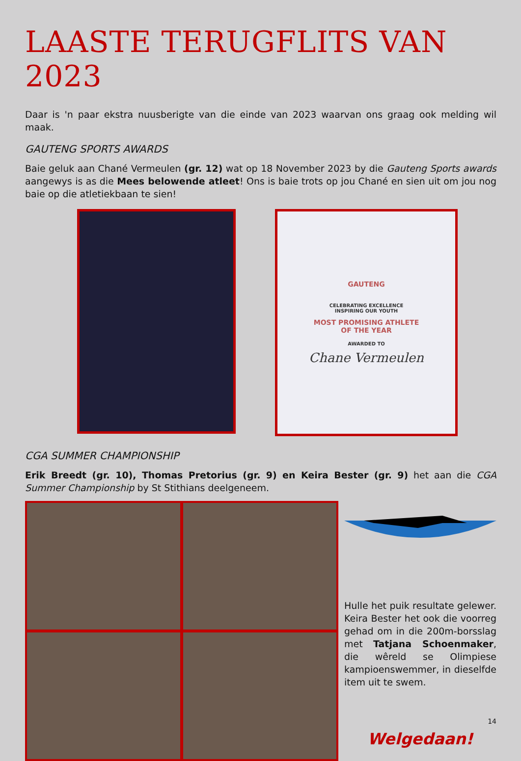LAASTE TERUGFLITS VAN 2023
Daar is 'n paar ekstra nuusberigte van die einde van 2023 waarvan ons graag ook melding wil maak.
GAUTENG SPORTS AWARDS
Baie geluk aan Chané Vermeulen (gr. 12) wat op 18 November 2023 by die Gauteng Sports awards aangewys is as die Mees belowende atleet! Ons is baie trots op jou Chané en sien uit om jou nog baie op die atletiekbaan te sien!
GAUTENG
CELEBRATING EXCELLENCE
INSPIRING OUR YOUTH
MOST PROMISING ATHLETE
OF THE YEAR
AWARDED TO
Chane Vermeulen
CGA SUMMER CHAMPIONSHIP
Erik Breedt (gr. 10), Thomas Pretorius (gr. 9) en Keira Bester (gr. 9) het aan die CGA Summer Championship by St Stithians deelgeneem.
Hulle het puik resultate gelewer. Keira Bester het ook die voorreg gehad om in die 200m-borsslag met Tatjana Schoenmaker, die wêreld se Olimpiese kampioenswemmer, in dieselfde item uit te swem.
Welgedaan!
14